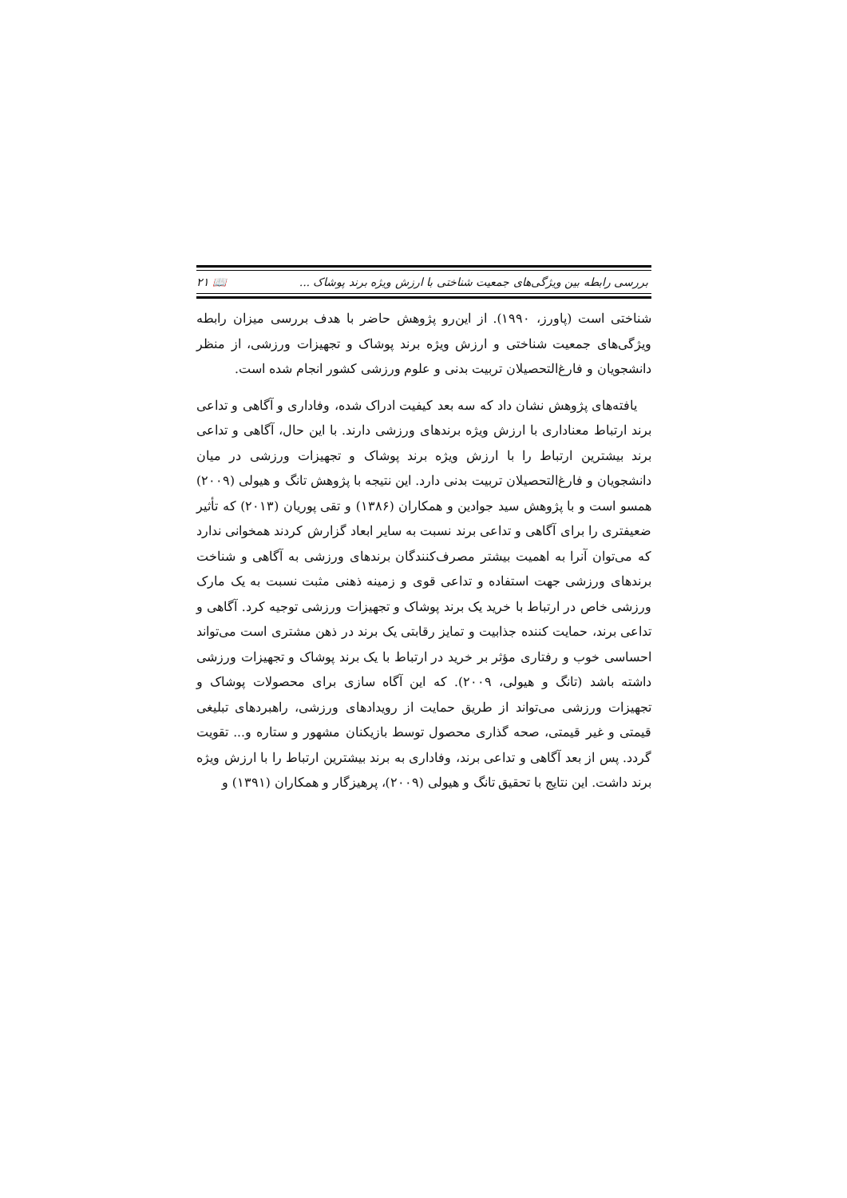بررسی رابطه بین ویژگی‌های جمعیت شناختی با ارزش ویژه برند پوشاک ... 📖 ۲۱
شناختی است (پاورز، ۱۹۹۰). از این‌رو پژوهش حاضر با هدف بررسی میزان رابطه ویژگی‌های جمعیت شناختی و ارزش ویژه برند پوشاک و تجهیزات ورزشی، از منظر دانشجویان و فارغ‌التحصیلان تربیت بدنی و علوم ورزشی کشور انجام شده است.
یافته‌های پژوهش نشان داد که سه بعد کیفیت ادراک شده، وفاداری و آگاهی و تداعی برند ارتباط معناداری با ارزش ویژه برندهای ورزشی دارند. با این حال، آگاهی و تداعی برند بیشترین ارتباط را با ارزش ویژه برند پوشاک و تجهیزات ورزشی در میان دانشجویان و فارغ‌التحصیلان تربیت بدنی دارد. این نتیجه با پژوهش تانگ و هیولی (۲۰۰۹) همسو است و با پژوهش سید جوادین و همکاران (۱۳۸۶) و تقی پوریان (۲۰۱۳) که تأثیر ضعیفتری را برای آگاهی و تداعی برند نسبت به سایر ابعاد گزارش کردند همخوانی ندارد که می‌توان آنرا به اهمیت بیشتر مصرف‌کنندگان برندهای ورزشی به آگاهی و شناخت برندهای ورزشی جهت استفاده و تداعی قوی و زمینه ذهنی مثبت نسبت به یک مارک ورزشی خاص در ارتباط با خرید یک برند پوشاک و تجهیزات ورزشی توجیه کرد. آگاهی و تداعی برند، حمایت کننده جذابیت و تمایز رقابتی یک برند در ذهن مشتری است می‌تواند احساسی خوب و رفتاری مؤثر بر خرید در ارتباط با یک برند پوشاک و تجهیزات ورزشی داشته باشد (تانگ و هیولی، ۲۰۰۹). که این آگاه سازی برای محصولات پوشاک و تجهیزات ورزشی می‌تواند از طریق حمایت از رویدادهای ورزشی، راهبردهای تبلیغی قیمتی و غیر قیمتی، صحه گذاری محصول توسط بازیکنان مشهور و ستاره و... تقویت گردد. پس از بعد آگاهی و تداعی برند، وفاداری به برند بیشترین ارتباط را با ارزش ویژه برند داشت. این نتایج با تحقیق تانگ و هیولی (۲۰۰۹)، پرهیزگار و همکاران (۱۳۹۱) و